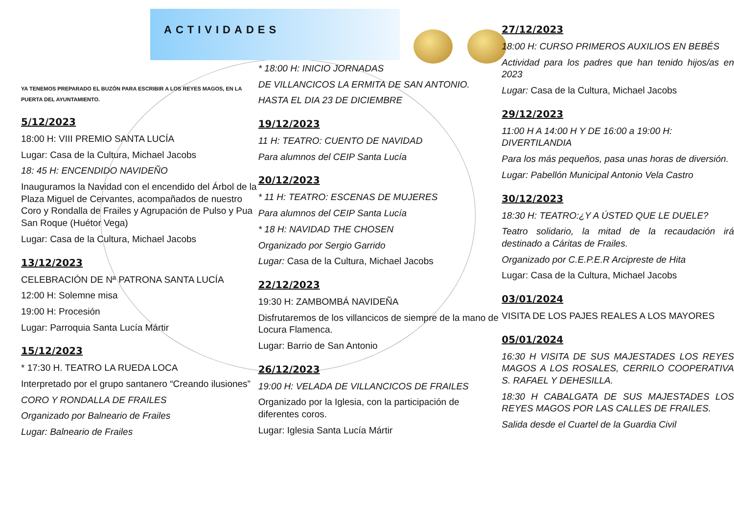ACTIVIDADES
YA TENEMOS PREPARADO EL BUZÓN PARA ESCRIBIR A LOS REYES MAGOS, EN LA PUERTA DEL AYUNTAMIENTO.
5/12/2023
18:00 H: VIII PREMIO SANTA LUCÍA
Lugar: Casa de la Cultura, Michael Jacobs
18: 45 H: ENCENDIDO NAVIDEÑO
Inauguramos la Navidad con el encendido del Árbol de la Plaza Miguel de Cervantes, acompañados de nuestro Coro y Rondalla de Frailes y Agrupación de Pulso y Pua San Roque (Huétor Vega)
Lugar: Casa de la Cultura, Michael Jacobs
13/12/2023
CELEBRACIÓN DE Nª PATRONA SANTA LUCÍA
12:00 H: Solemne misa
19:00 H: Procesión
Lugar: Parroquia Santa Lucía Mártir
15/12/2023
* 17:30 H. TEATRO LA RUEDA LOCA
Interpretado por el grupo santanero “Creando ilusiones”
CORO Y RONDALLA DE FRAILES
Organizado por Balneario de Frailes
Lugar: Balneario de Frailes
* 18:00 H: INICIO JORNADAS
DE VILLANCICOS LA ERMITA DE SAN ANTONIO.
HASTA EL DIA 23 DE DICIEMBRE
19/12/2023
11 H: TEATRO: CUENTO DE NAVIDAD
Para alumnos del CEIP Santa Lucía
20/12/2023
* 11 H: TEATRO: ESCENAS DE MUJERES
Para alumnos del CEIP Santa Lucía
* 18 H: NAVIDAD THE CHOSEN
Organizado por Sergio Garrido
Lugar: Casa de la Cultura, Michael Jacobs
22/12/2023
19:30 H: ZAMBOMBÁ NAVIDEÑA
Disfrutaremos de los villancicos de siempre de la mano de Locura Flamenca.
Lugar: Barrio de San Antonio
26/12/2023
19:00 H: VELADA DE VILLANCICOS DE FRAILES
Organizado por la Iglesia, con la participación de diferentes coros.
Lugar: Iglesia Santa Lucía Mártir
27/12/2023
18:00 H: CURSO PRIMEROS AUXILIOS EN BEBÉS
Actividad para los padres que han tenido hijos/as en 2023
Lugar: Casa de la Cultura, Michael Jacobs
29/12/2023
11:00 H A 14:00 H Y DE 16:00 a 19:00 H: DIVERTILANDIA
Para los más pequeños, pasa unas horas de diversión.
Lugar: Pabellón Municipal Antonio Vela Castro
30/12/2023
18:30 H: TEATRO:¿Y A ÚSTED QUE LE DUELE?
Teatro solidario, la mitad de la recaudación irá destinado a Cáritas de Frailes.
Organizado por C.E.P.E.R Arcipreste de Hita
Lugar: Casa de la Cultura, Michael Jacobs
03/01/2024
VISITA DE LOS PAJES REALES A LOS MAYORES
05/01/2024
16:30 H VISITA DE SUS MAJESTADES LOS REYES MAGOS A LOS ROSALES, CERRILO COOPERATIVA S. RAFAEL Y DEHESILLA.
18:30 H CABALGATA DE SUS MAJESTADES LOS REYES MAGOS POR LAS CALLES DE FRAILES.
Salida desde el Cuartel de la Guardia Civil